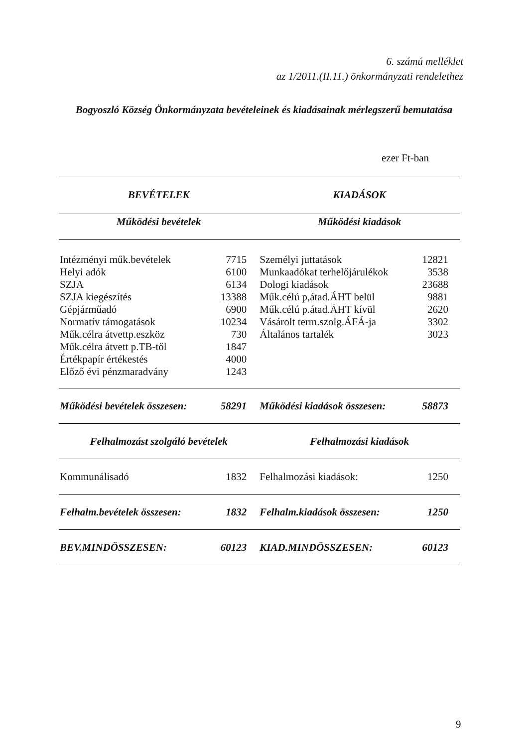6. számú melléklet
az 1/2011.(II.11.) önkormányzati rendelethez
Bogyoszló Község Önkormányzata bevételeinek és kiadásainak mérlegszerű bemutatása
ezer Ft-ban
| BEVÉTELEK | | KIADÁSOK | |
| --- | --- | --- | --- |
| Működési bevételek | | Működési kiadások | |
| Intézményi műk.bevételek | 7715 | Személyi juttatások | 12821 |
| Helyi adók | 6100 | Munkaadókat terhelőjárulékok | 3538 |
| SZJA | 6134 | Dologi kiadások | 23688 |
| SZJA kiegészítés | 13388 | Műk.célú p,átad.ÁHT belül | 9881 |
| Gépjárműadó | 6900 | Műk.célú p.átad.ÁHT kívül | 2620 |
| Normatív támogatások | 10234 | Vásárolt term.szolg.ÁFÁ-ja | 3302 |
| Műk.célra átvettp.eszköz | 730 | Általános tartalék | 3023 |
| Műk.célra átvett p.TB-től | 1847 | | |
| Értékpapír értékestés | 4000 | | |
| Előző évi pénzmaradvány | 1243 | | |
| Működési bevételek összesen: | 58291 | Működési kiadások összesen: | 58873 |
| Felhalmozást szolgáló bevételek | | Felhalmozási kiadások | |
| Kommunálisadó | 1832 | Felhalmozási kiadások: | 1250 |
| Felhalm.bevételek összesen: | 1832 | Felhalm.kiadások összesen: | 1250 |
| BEV.MINDÖSSZESEN: | 60123 | KIAD.MINDÖSSZESEN: | 60123 |
9